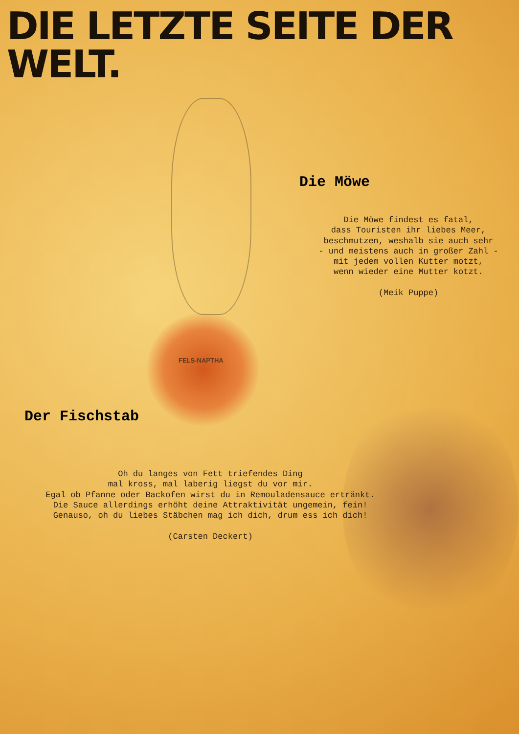DIE LETZTE SEITE DER WELT.
Die Möwe
Die Möwe findest es fatal,
dass Touristen ihr liebes Meer,
beschmutzen, weshalb sie auch sehr
- und meistens auch in großer Zahl -
mit jedem vollen Kutter motzt,
wenn wieder eine Mutter kotzt.
(Meik Puppe)
FELS-NAPTHA
Der Fischstab
Oh du langes von Fett triefendes Ding
mal kross, mal laberig liegst du vor mir.
Egal ob Pfanne oder Backofen wirst du in Remouladensauce ertränkt.
Die Sauce allerdings erhöht deine Attraktivität ungemein, fein!
Genauso, oh du liebes Stäbchen mag ich dich, drum ess ich dich!
(Carsten Deckert)